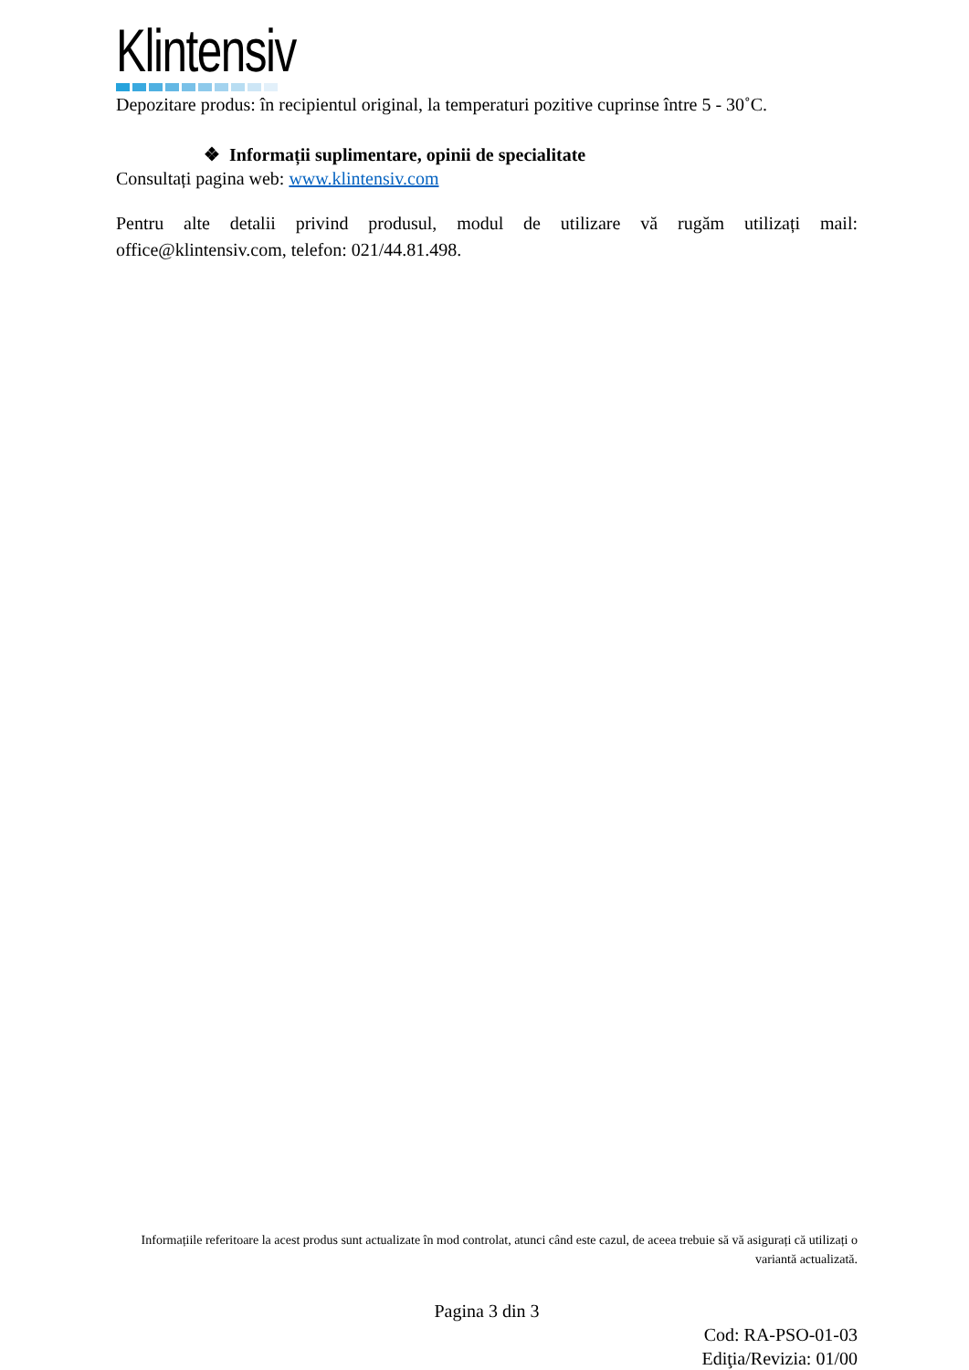Klintensiv
Depozitare produs: în recipientul original, la temperaturi pozitive cuprinse între 5 - 30˚C.
❖ Informații suplimentare, opinii de specialitate
Consultați pagina web: www.klintensiv.com
Pentru alte detalii privind produsul, modul de utilizare vă rugăm utilizați mail: office@klintensiv.com, telefon: 021/44.81.498.
Informațiile referitoare la acest produs sunt actualizate în mod controlat, atunci când este cazul, de aceea trebuie să vă asigurați că utilizați o variantă actualizată.
Pagina 3 din 3
Cod: RA-PSO-01-03
Ediţia/Revizia: 01/00